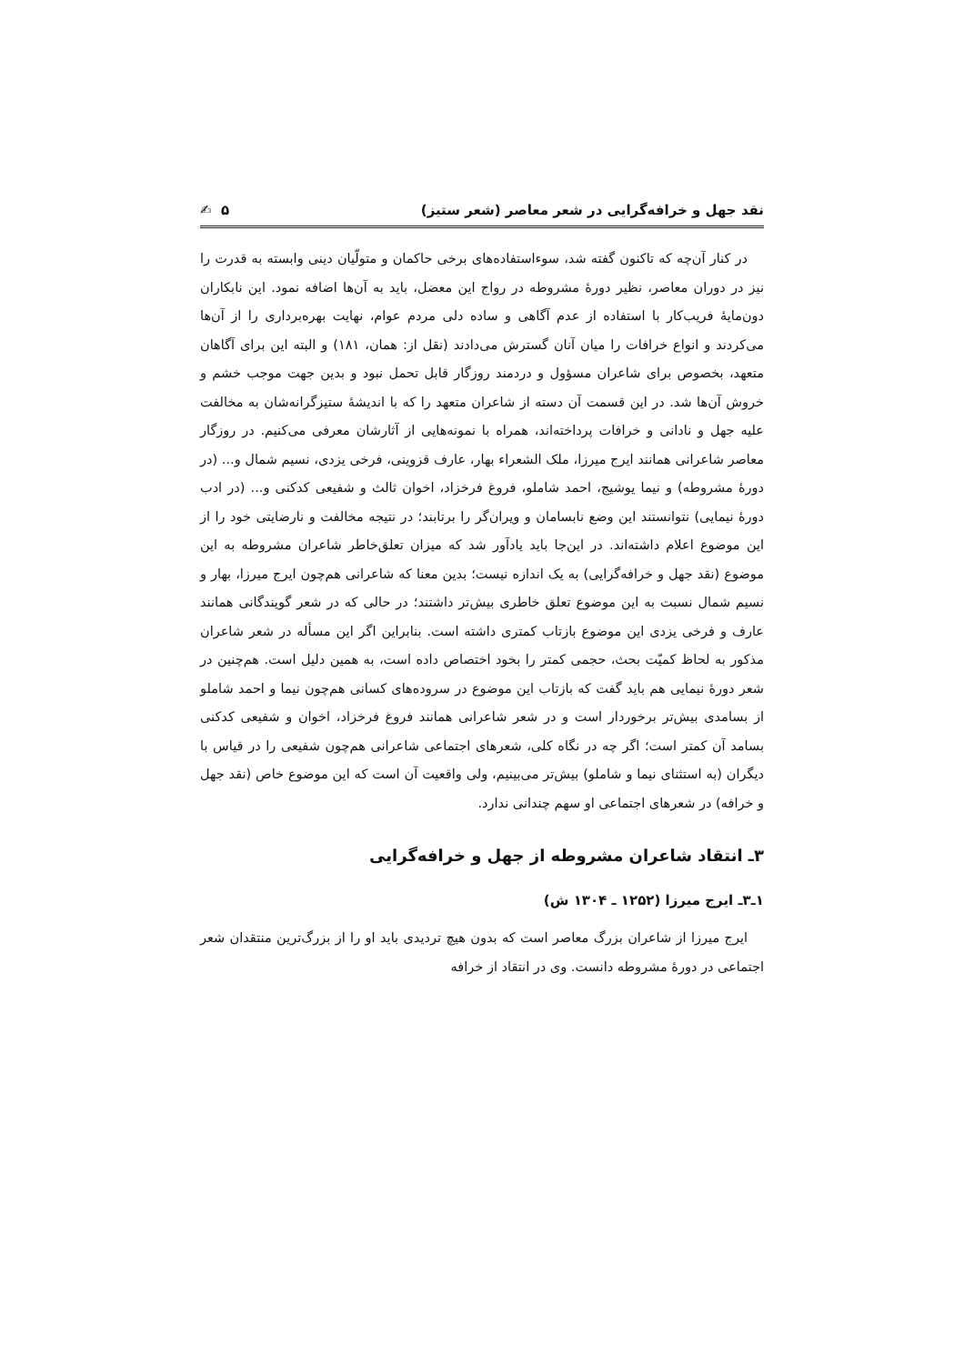نقد جهل و خرافه‌گرایی در شعر معاصر (شعر ستیز) ۵ ✍
در کنار آن‌چه که تاکنون گفته شد، سوءاستفاده‌های برخی حاکمان و متولّیان دینی وابسته به قدرت را نیز در دوران معاصر، نظیر دورهٔ مشروطه در رواج این معضل، باید به آن‌ها اضافه نمود. این نابکاران دون‌مایهٔ فریب‌کار با استفاده از عدم آگاهی و ساده دلی مردم عوام، نهایت بهره‌برداری را از آن‌ها می‌کردند و انواع خرافات را میان آنان گسترش می‌دادند (نقل از: همان، ۱۸۱) و البته این برای آگاهان متعهد، بخصوص برای شاعران مسؤول و دردمند روزگار قابل تحمل نبود و بدین جهت موجب خشم و خروش آن‌ها شد. در این قسمت آن دسته از شاعران متعهد را که با اندیشهٔ ستیزگرانه‌شان به مخالفت علیه جهل و نادانی و خرافات پرداخته‌اند، همراه با نمونه‌هایی از آثارشان معرفی می‌کنیم. در روزگار معاصر شاعرانی همانند ایرج میرزا، ملک الشعراء بهار، عارف قزوینی، فرخی یزدی، نسیم شمال و... (در دورهٔ مشروطه) و نیما یوشیج، احمد شاملو، فروغ فرخزاد، اخوان ثالث و شفیعی کدکنی و... (در ادب دورهٔ نیمایی) نتوانستند این وضع نابسامان و ویران‌گر را برتابند؛ در نتیجه مخالفت و نارضایتی خود را از این موضوع اعلام داشته‌اند. در این‌جا باید یادآور شد که میزان تعلق‌خاطر شاعران مشروطه به این موضوع (نقد جهل و خرافه‌گرایی) به یک اندازه نیست؛ بدین معنا که شاعرانی هم‌چون ایرج میرزا، بهار و نسیم شمال نسبت به این موضوع تعلق خاطری بیش‌تر داشتند؛ در حالی که در شعر گویندگانی همانند عارف و فرخی یزدی این موضوع بازتاب کمتری داشته است. بنابراین اگر این مسأله در شعر شاعران مذکور به لحاظ کمیّت بحث، حجمی کمتر را بخود اختصاص داده است، به همین دلیل است. هم‌چنین در شعر دورهٔ نیمایی هم باید گفت که بازتاب این موضوع در سروده‌های کسانی هم‌چون نیما و احمد شاملو از بسامدی بیش‌تر برخوردار است و در شعر شاعرانی همانند فروغ فرخزاد، اخوان و شفیعی کدکنی بسامد آن کمتر است؛ اگر چه در نگاه کلی، شعرهای اجتماعی شاعرانی هم‌چون شفیعی را در قیاس با دیگران (به استثنای نیما و شاملو) بیش‌تر می‌بینیم، ولی واقعیت آن است که این موضوع خاص (نقد جهل و خرافه) در شعرهای اجتماعی او سهم چندانی ندارد.
۳ـ انتقاد شاعران مشروطه از جهل و خرافه‌گرایی
۱ـ۳ـ ایرج میرزا (۱۲۵۲ ـ ۱۳۰۴ ش)
ایرج میرزا از شاعران بزرگ معاصر است که بدون هیچ تردیدی باید او را از بزرگ‌ترین منتقدان شعر اجتماعی در دورهٔ مشروطه دانست. وی در انتقاد از خرافه